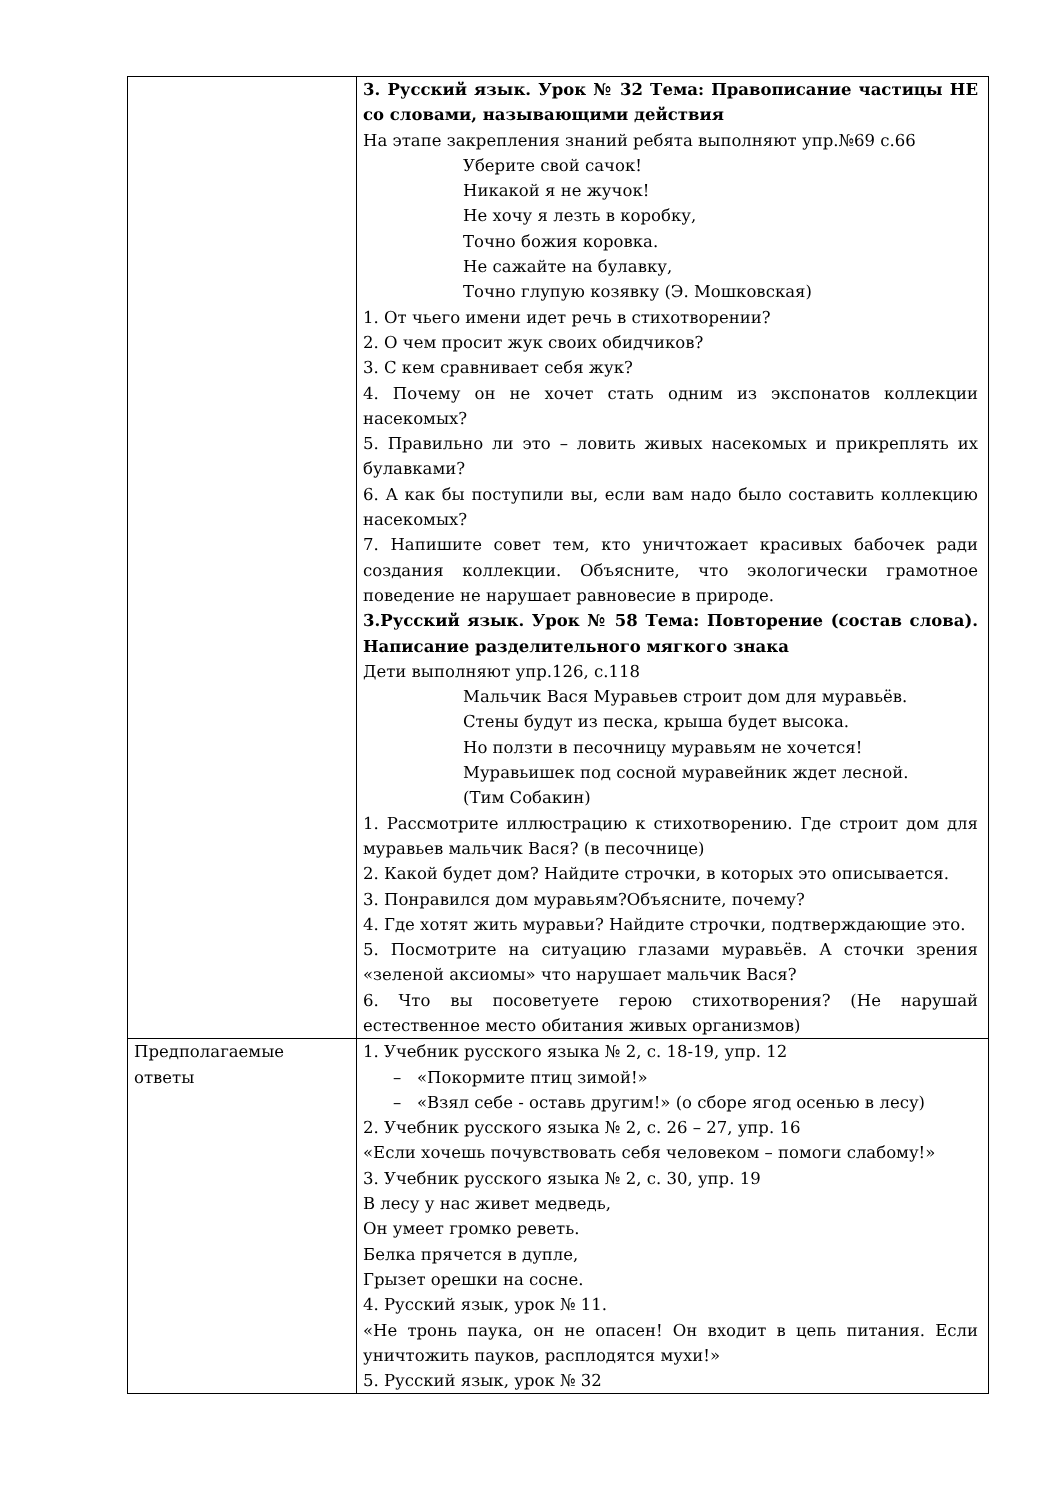| | 3. Русский язык. Урок № 32 Тема: Правописание частицы НЕ со словами, называющими действия На этапе закрепления знаний ребята выполняют упр.№69 с.66 Уберите свой сачок! Никакой я не жучок! Не хочу я лезть в коробку, Точно божия коровка. Не сажайте на булавку, Точно глупую козявку (Э. Мошковская) 1. От чьего имени идет речь в стихотворении? 2. О чем просит жук своих обидчиков? 3. С кем сравнивает себя жук? 4. Почему он не хочет стать одним из экспонатов коллекции насекомых? 5. Правильно ли это – ловить живых насекомых и прикреплять их булавками? 6. А как бы поступили вы, если вам надо было составить коллекцию насекомых? 7. Напишите совет тем, кто уничтожает красивых бабочек ради создания коллекции. Объясните, что экологически грамотное поведение не нарушает равновесие в природе. 3.Русский язык. Урок № 58 Тема: Повторение (состав слова). Написание разделительного мягкого знака Дети выполняют упр.126, с.118 Мальчик Вася Муравьев строит дом для муравьёв. Стены будут из песка, крыша будет высока. Но ползти в песочницу муравьям не хочется! Муравьишек под сосной муравейник ждет лесной. (Тим Собакин) 1. Рассмотрите иллюстрацию к стихотворению. Где строит дом для муравьев мальчик Вася? (в песочнице) 2. Какой будет дом? Найдите строчки, в которых это описывается. 3. Понравился дом муравьям?Объясните, почему? 4. Где хотят жить муравьи? Найдите строчки, подтверждающие это. 5. Посмотрите на ситуацию глазами муравьёв. А сточки зрения «зеленой аксиомы» что нарушает мальчик Вася? 6. Что вы посоветуете герою стихотворения? (Не нарушай естественное место обитания живых организмов) |
| Предполагаемые ответы | 1. Учебник русского языка № 2, с. 18-19, упр. 12 – «Покормите птиц зимой!» – «Взял себе - оставь другим!» (о сборе ягод осенью в лесу) 2. Учебник русского языка № 2, с. 26 – 27, упр. 16 «Если хочешь почувствовать себя человеком – помоги слабому!» 3. Учебник русского языка № 2, с. 30, упр. 19 В лесу у нас живет медведь, Он умеет громко реветь. Белка прячется в дупле, Грызет орешки на сосне. 4. Русский язык, урок № 11. «Не тронь паука, он не опасен! Он входит в цепь питания. Если уничтожить пауков, расплодятся мухи!» 5. Русский язык, урок № 32 |